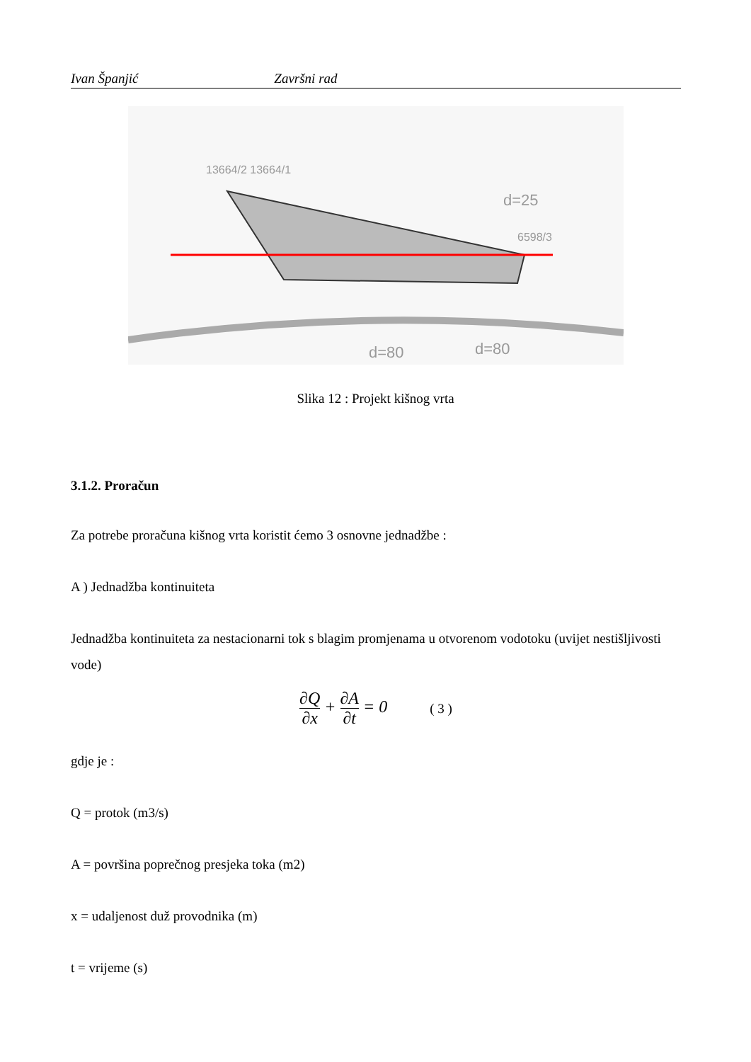Ivan Španjić Završni rad
13664/2 13664/1
6598/3
d=80
d=80
d=25
Slika 12 : Projekt kišnog vrta
3.1.2. Proračun
Za potrebe proračuna kišnog vrta koristit ćemo 3 osnovne jednadžbe :
A ) Jednadžba kontinuiteta
Jednadžba kontinuiteta za nestacionarni tok s blagim promjenama u otvorenom vodotoku (uvijet nestišljivosti vode)
∂Q ∂x + ∂A ∂t = 0 ( 3 )
gdje je :
Q = protok (m3/s)
A = površina poprečnog presjeka toka (m2)
x = udaljenost duž provodnika (m)
t = vrijeme (s)